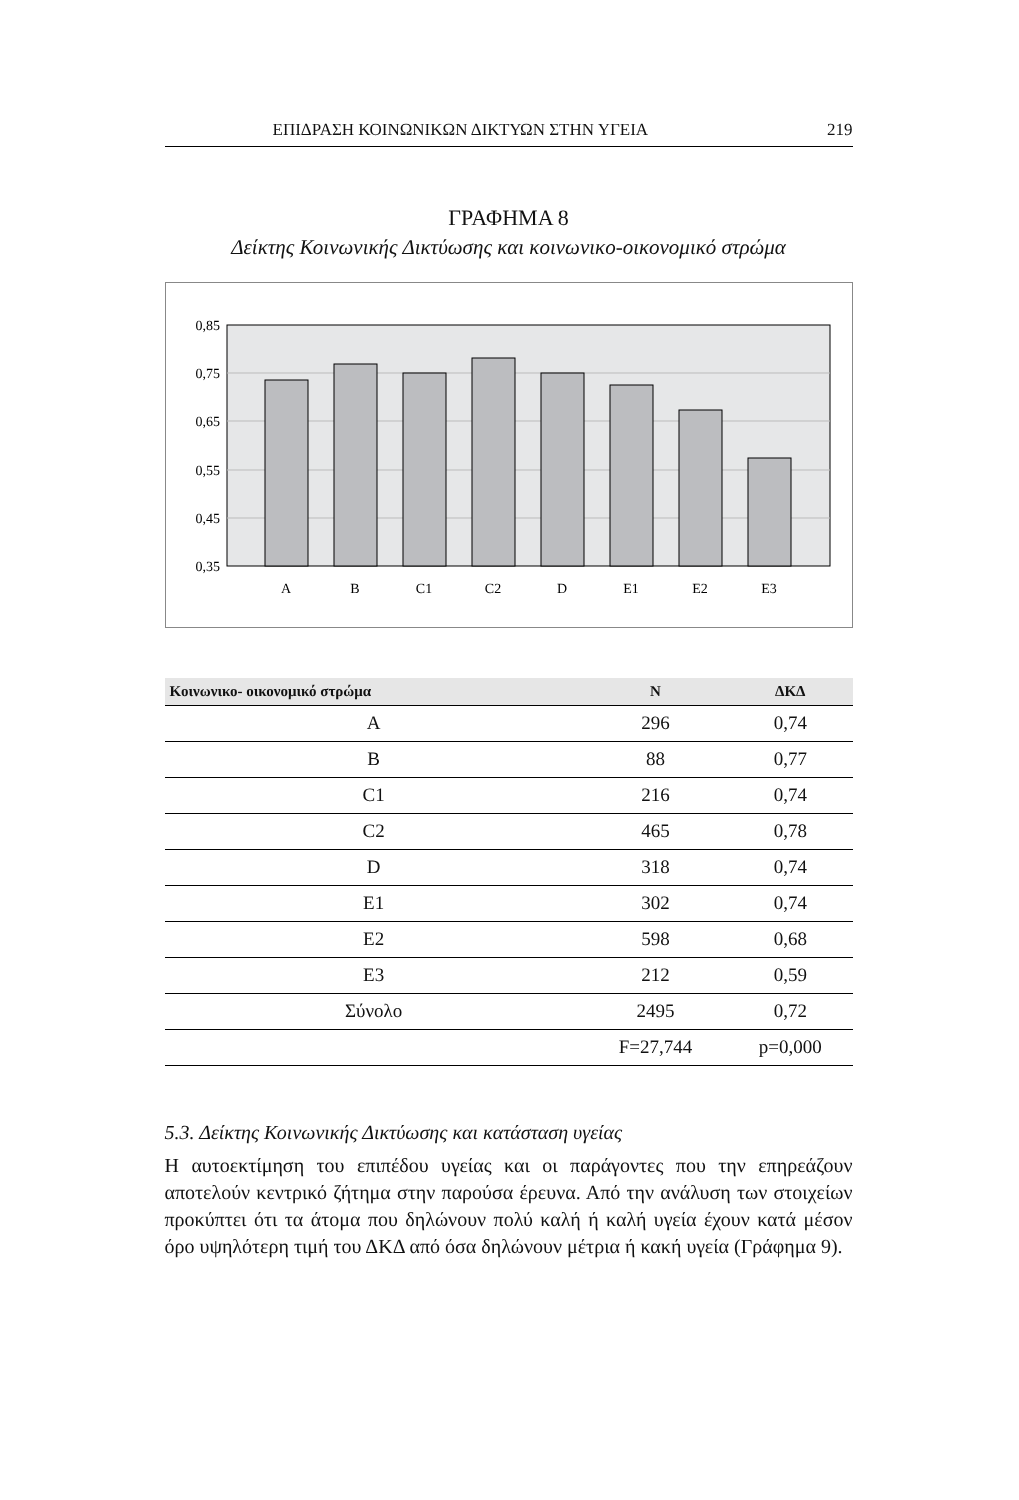ΕΠΙΔΡΑΣΗ ΚΟΙΝΩΝΙΚΩΝ ΔΙΚΤΥΩΝ ΣΤΗΝ ΥΓΕΙΑ 219
ΓΡΑΦΗΜΑ 8
Δείκτης Κοινωνικής Δικτύωσης και κοινωνικο-οικονομικό στρώμα
0,85
0,75
0,65
0,55
0,45
0,35
A
B
C1
C2
D
E1
E2
E3
| Κοινωνικο- οικονομικό στρώμα | N | ΔΚΔ |
| --- | --- | --- |
| A | 296 | 0,74 |
| B | 88 | 0,77 |
| C1 | 216 | 0,74 |
| C2 | 465 | 0,78 |
| D | 318 | 0,74 |
| E1 | 302 | 0,74 |
| E2 | 598 | 0,68 |
| E3 | 212 | 0,59 |
| Σύνολο | 2495 | 0,72 |
| | F=27,744 | p=0,000 |
5.3. Δείκτης Κοινωνικής Δικτύωσης και κατάσταση υγείας
Η αυτοεκτίμηση του επιπέδου υγείας και οι παράγοντες που την επηρεάζουν αποτελούν κεντρικό ζήτημα στην παρούσα έρευνα. Από την ανάλυση των στοιχείων προκύπτει ότι τα άτομα που δηλώνουν πολύ καλή ή καλή υγεία έχουν κατά μέσον όρο υψηλότερη τιμή του ΔΚΔ από όσα δηλώνουν μέτρια ή κακή υγεία (Γράφημα 9).